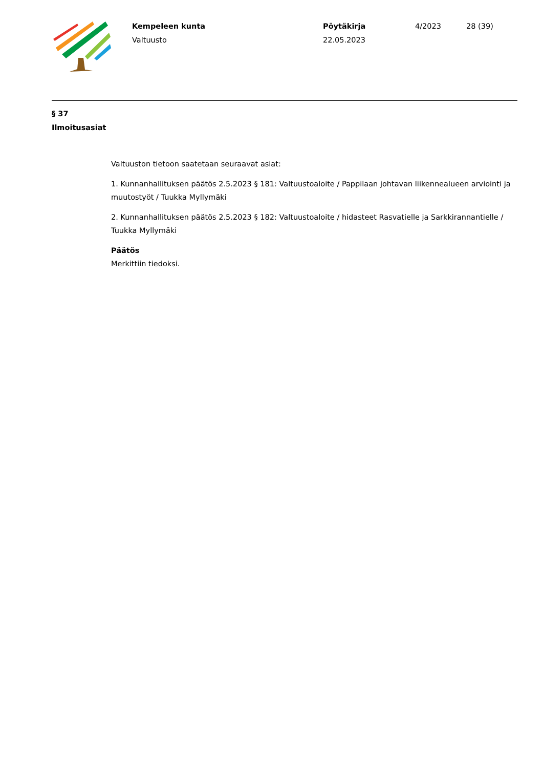Kempeleen kunta
Valtuusto
Pöytäkirja
22.05.2023
4/2023 28 (39)
§ 37
Ilmoitusasiat
Valtuuston tietoon saatetaan seuraavat asiat:
1. Kunnanhallituksen päätös 2.5.2023 § 181: Valtuustoaloite / Pappilaan johtavan liikennealueen arviointi ja muutostyöt / Tuukka Myllymäki
2. Kunnanhallituksen päätös 2.5.2023 § 182: Valtuustoaloite / hidasteet Rasvatielle ja Sarkkirannantielle / Tuukka Myllymäki
Päätös
Merkittiin tiedoksi.